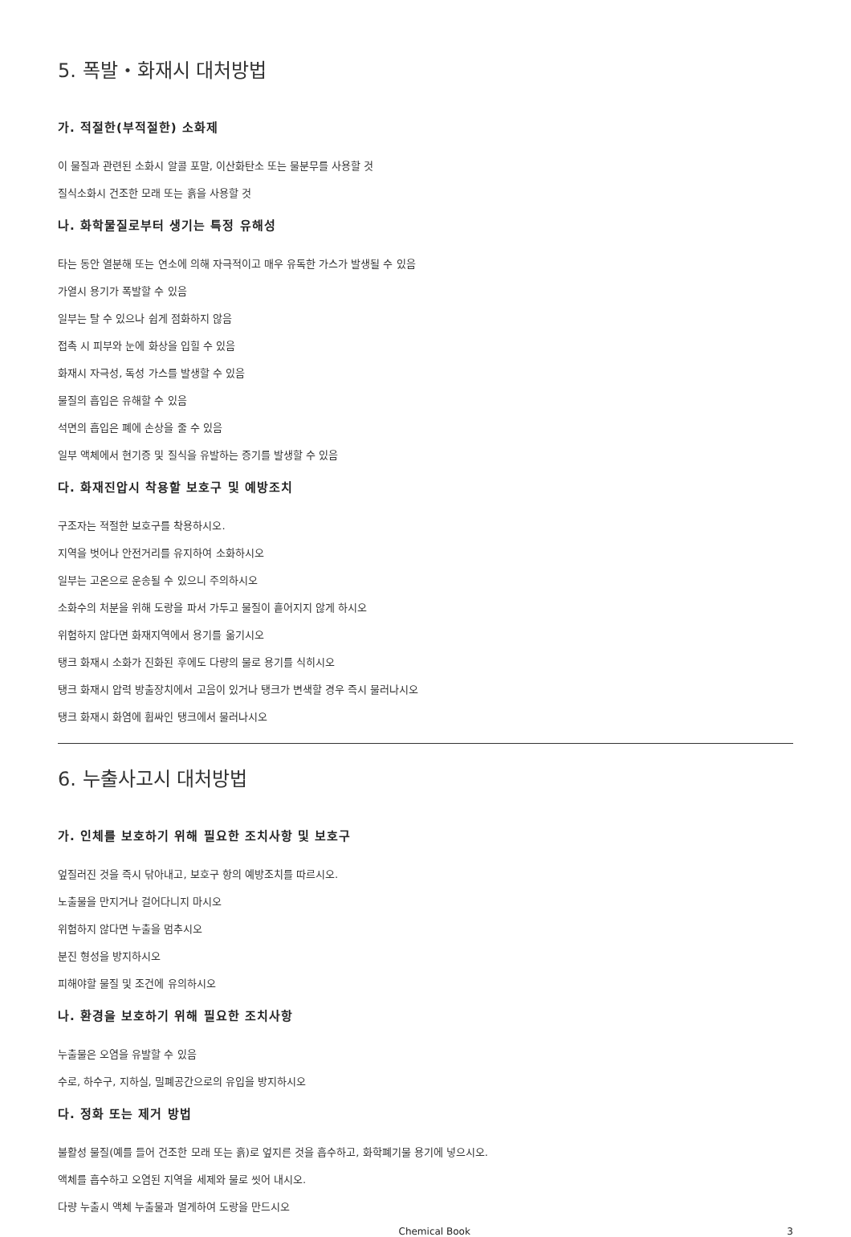5. 폭발・화재시 대처방법
가. 적절한(부적절한) 소화제
이 물질과 관련된 소화시 알콜 포말, 이산화탄소 또는 물분무를 사용할 것
질식소화시 건조한 모래 또는 흙을 사용할 것
나. 화학물질로부터 생기는 특정 유해성
타는 동안 열분해 또는 연소에 의해 자극적이고 매우 유독한 가스가 발생될 수 있음
가열시 용기가 폭발할 수 있음
일부는 탈 수 있으나 쉽게 점화하지 않음
접촉 시 피부와 눈에 화상을 입힐 수 있음
화재시 자극성, 독성 가스를 발생할 수 있음
물질의 흡입은 유해할 수 있음
석면의 흡입은 폐에 손상을 줄 수 있음
일부 액체에서 현기증 및 질식을 유발하는 증기를 발생할 수 있음
다. 화재진압시 착용할 보호구 및 예방조치
구조자는 적절한 보호구를 착용하시오.
지역을 벗어나 안전거리를 유지하여 소화하시오
일부는 고온으로 운송될 수 있으니 주의하시오
소화수의 처분을 위해 도랑을 파서 가두고 물질이 흩어지지 않게 하시오
위험하지 않다면 화재지역에서 용기를 옮기시오
탱크 화재시 소화가 진화된 후에도 다량의 물로 용기를 식히시오
탱크 화재시 압력 방출장치에서 고음이 있거나 탱크가 변색할 경우 즉시 물러나시오
탱크 화재시 화염에 휩싸인 탱크에서 물러나시오
6. 누출사고시 대처방법
가. 인체를 보호하기 위해 필요한 조치사항 및 보호구
엎질러진 것을 즉시 닦아내고, 보호구 항의 예방조치를 따르시오.
노출물을 만지거나 걸어다니지 마시오
위험하지 않다면 누출을 멈추시오
분진 형성을 방지하시오
피해야할 물질 및 조건에 유의하시오
나. 환경을 보호하기 위해 필요한 조치사항
누출물은 오염을 유발할 수 있음
수로, 하수구, 지하실, 밀폐공간으로의 유입을 방지하시오
다. 정화 또는 제거 방법
불활성 물질(예를 들어 건조한 모래 또는 흙)로 엎지른 것을 흡수하고, 화학폐기물 용기에 넣으시오.
액체를 흡수하고 오염된 지역을 세제와 물로 씻어 내시오.
다량 누출시 액체 누출물과 멀게하여 도랑을 만드시오
Chemical Book 3